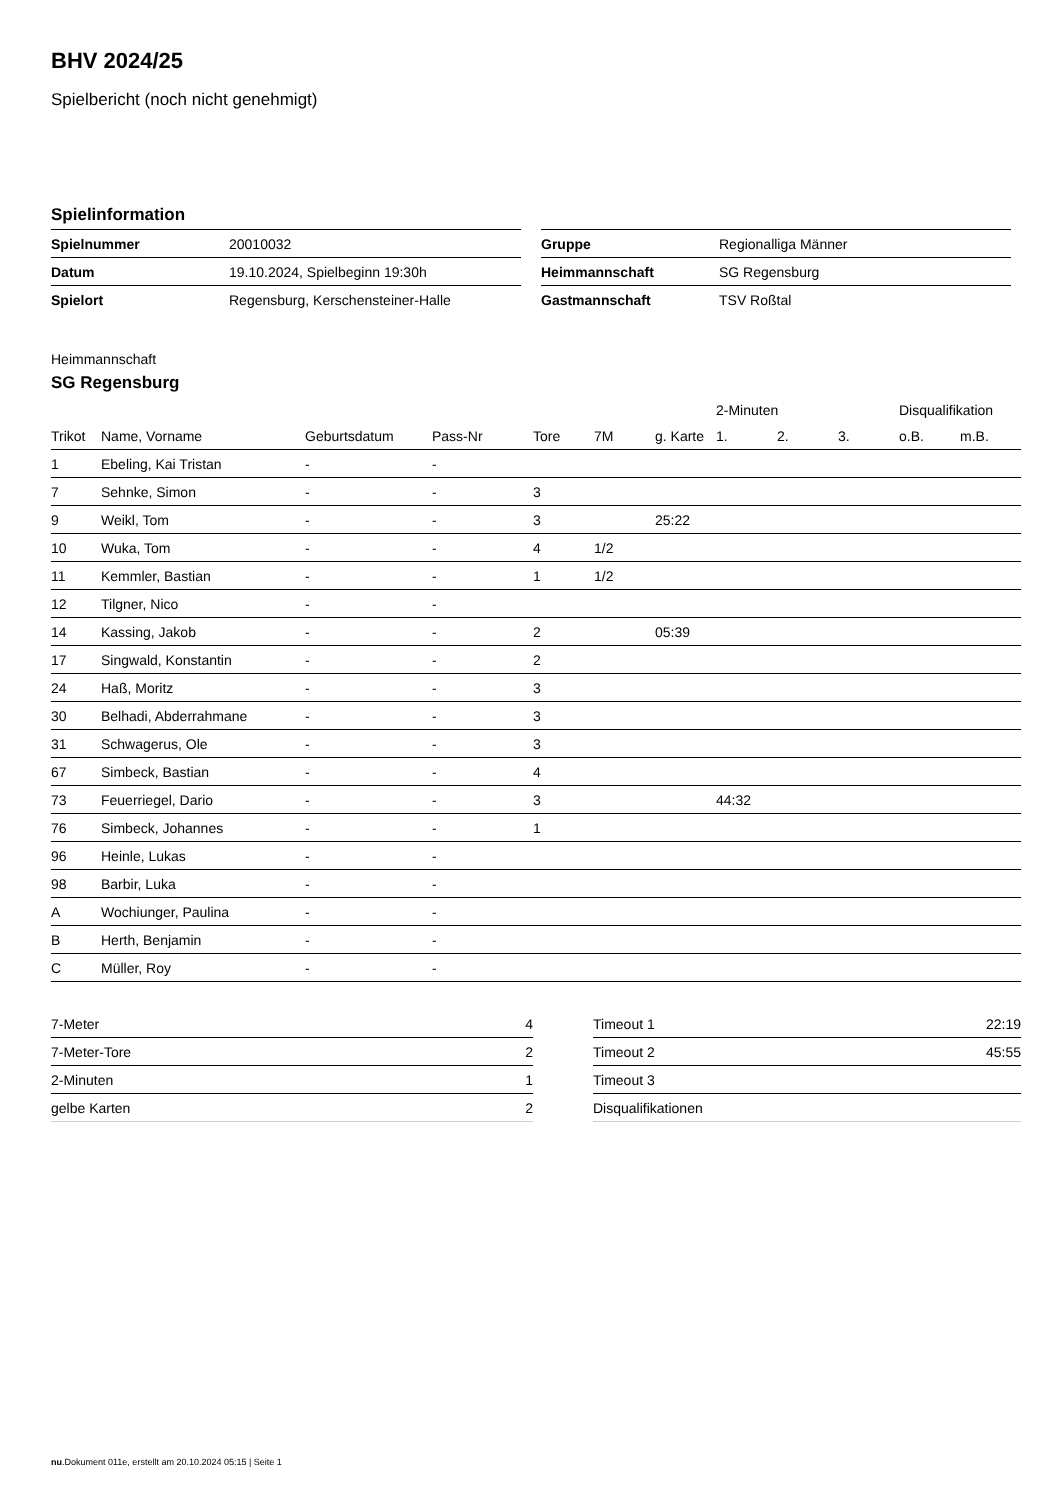BHV 2024/25
Spielbericht (noch nicht genehmigt)
Spielinformation
| Spielnummer | 20010032 |
| Datum | 19.10.2024, Spielbeginn 19:30h |
| Spielort | Regensburg, Kerschensteiner-Halle |
| Gruppe | Regionalliga Männer |
| Heimmannschaft | SG Regensburg |
| Gastmannschaft | TSV Roßtal |
Heimmannschaft
SG Regensburg
| | | | | | | | 2-Minuten | | | Disqualifikation | |
| --- | --- | --- | --- | --- | --- | --- | --- | --- | --- | --- | --- |
| Trikot | Name, Vorname | Geburtsdatum | Pass-Nr | Tore | 7M | g. Karte | 1. | 2. | 3. | o.B. | m.B. |
| 1 | Ebeling, Kai Tristan | - | - | | | | | | | | |
| 7 | Sehnke, Simon | - | - | 3 | | | | | | | |
| 9 | Weikl, Tom | - | - | 3 | | 25:22 | | | | | |
| 10 | Wuka, Tom | - | - | 4 | 1/2 | | | | | | |
| 11 | Kemmler, Bastian | - | - | 1 | 1/2 | | | | | | |
| 12 | Tilgner, Nico | - | - | | | | | | | | |
| 14 | Kassing, Jakob | - | - | 2 | | 05:39 | | | | | |
| 17 | Singwald, Konstantin | - | - | 2 | | | | | | | |
| 24 | Haß, Moritz | - | - | 3 | | | | | | | |
| 30 | Belhadi, Abderrahmane | - | - | 3 | | | | | | | |
| 31 | Schwagerus, Ole | - | - | 3 | | | | | | | |
| 67 | Simbeck, Bastian | - | - | 4 | | | | | | | |
| 73 | Feuerriegel, Dario | - | - | 3 | | | 44:32 | | | | |
| 76 | Simbeck, Johannes | - | - | 1 | | | | | | | |
| 96 | Heinle, Lukas | - | - | | | | | | | | |
| 98 | Barbir, Luka | - | - | | | | | | | | |
| A | Wochiunger, Paulina | - | - | | | | | | | | |
| B | Herth, Benjamin | - | - | | | | | | | | |
| C | Müller, Roy | - | - | | | | | | | | |
| 7-Meter | 4 |
| 7-Meter-Tore | 2 |
| 2-Minuten | 1 |
| gelbe Karten | 2 |
| Timeout 1 | 22:19 |
| Timeout 2 | 45:55 |
| Timeout 3 | |
| Disqualifikationen | |
nu.Dokument 011e, erstellt am 20.10.2024 05:15 | Seite 1